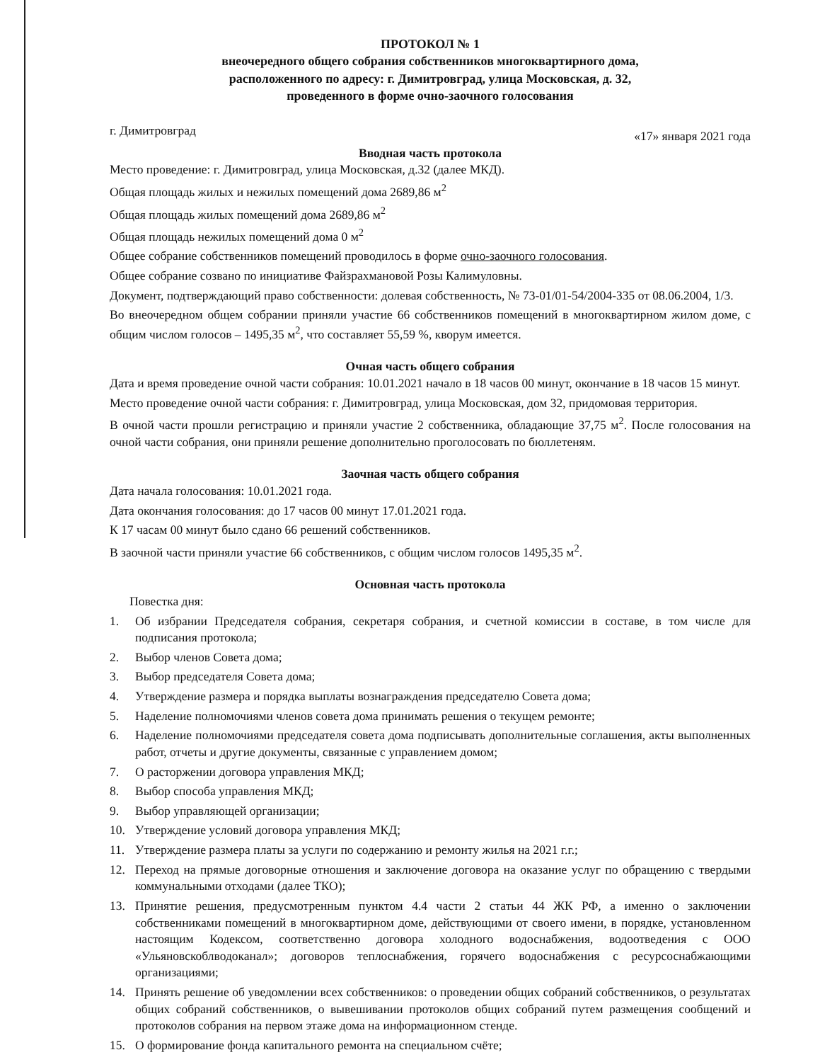ПРОТОКОЛ № 1
внеочередного общего собрания собственников многоквартирного дома,
расположенного по адресу: г. Димитровград, улица Московская, д. 32,
проведенного в форме очно-заочного голосования
г. Димитровград «17» января 2021 года
Вводная часть протокола
Место проведение: г. Димитровград, улица Московская, д.32 (далее МКД).
Общая площадь жилых и нежилых помещений дома 2689,86 м<sup>2</sup>
Общая площадь жилых помещений дома 2689,86 м<sup>2</sup>
Общая площадь нежилых помещений дома 0 м<sup>2</sup>
Общее собрание собственников помещений проводилось в форме очно-заочного голосования.
Общее собрание созвано по инициативе Файзрахмановой Розы Калимуловны.
Документ, подтверждающий право собственности: долевая собственность, № 73-01/01-54/2004-335 от 08.06.2004, 1/3.
Во внеочередном общем собрании приняли участие 66 собственников помещений в многоквартирном жилом доме, с общим числом голосов – 1495,35 м<sup>2</sup>, что составляет 55,59 %, кворум имеется.
Очная часть общего собрания
Дата и время проведение очной части собрания: 10.01.2021 начало в 18 часов 00 минут, окончание в 18 часов 15 минут.
Место проведение очной части собрания: г. Димитровград, улица Московская, дом 32, придомовая территория.
В очной части прошли регистрацию и приняли участие 2 собственника, обладающие 37,75 м<sup>2</sup>. После голосования на очной части собрания, они приняли решение дополнительно проголосовать по бюллетеням.
Заочная часть общего собрания
Дата начала голосования: 10.01.2021 года.
Дата окончания голосования: до 17 часов 00 минут 17.01.2021 года.
К 17 часам 00 минут было сдано 66 решений собственников.
В заочной части приняли участие 66 собственников, с общим числом голосов 1495,35 м<sup>2</sup>.
Основная часть протокола
Повестка дня:
1. Об избрании Председателя собрания, секретаря собрания, и счетной комиссии в составе, в том числе для подписания протокола;
2. Выбор членов Совета дома;
3. Выбор председателя Совета дома;
4. Утверждение размера и порядка выплаты вознаграждения председателю Совета дома;
5. Наделение полномочиями членов совета дома принимать решения о текущем ремонте;
6. Наделение полномочиями председателя совета дома подписывать дополнительные соглашения, акты выполненных работ, отчеты и другие документы, связанные с управлением домом;
7. О расторжении договора управления МКД;
8. Выбор способа управления МКД;
9. Выбор управляющей организации;
10. Утверждение условий договора управления МКД;
11. Утверждение размера платы за услуги по содержанию и ремонту жилья на 2021 г.г.;
12. Переход на прямые договорные отношения и заключение договора на оказание услуг по обращению с твердыми коммунальными отходами (далее ТКО);
13. Принятие решения, предусмотренным пунктом 4.4 части 2 статьи 44 ЖК РФ, а именно о заключении собственниками помещений в многоквартирном доме, действующими от своего имени, в порядке, установленном настоящим Кодексом, соответственно договора холодного водоснабжения, водоотведения с ООО «Ульяновскоблводоканал»; договоров теплоснабжения, горячего водоснабжения с ресурсоснабжающими организациями;
14. Принять решение об уведомлении всех собственников: о проведении общих собраний собственников, о результатах общих собраний собственников, о вывешивании протоколов общих собраний путем размещения сообщений и протоколов собрания на первом этаже дома на информационном стенде.
15. О формирование фонда капитального ремонта на специальном счёте;